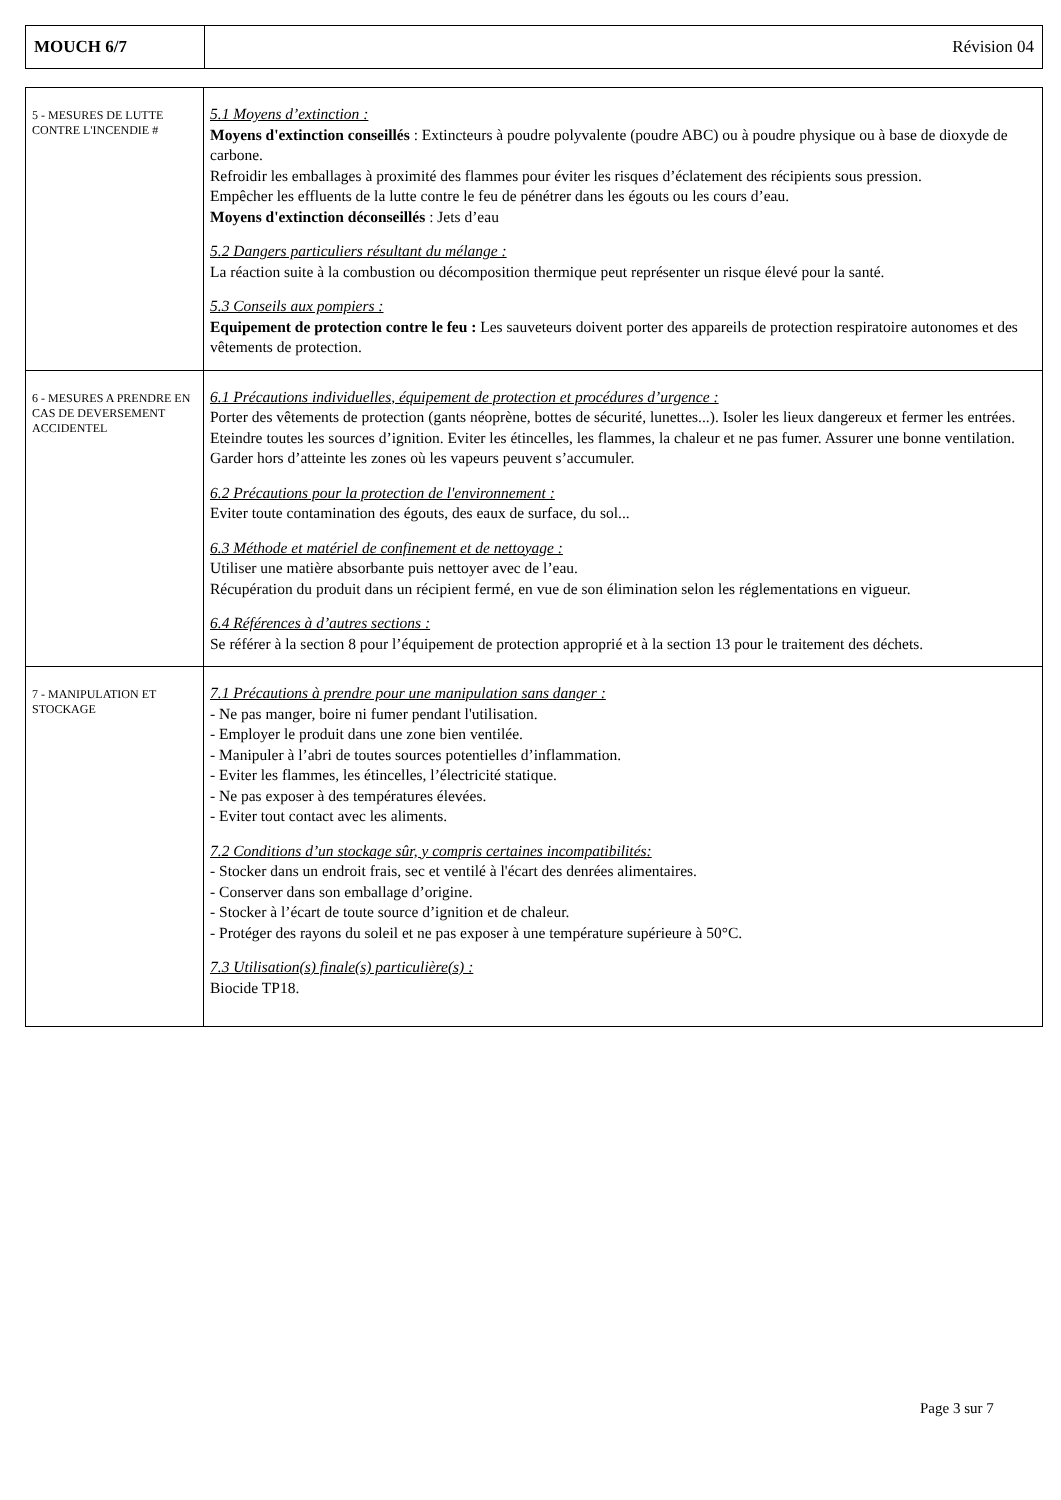| MOUCH 6/7 | Révision 04 |
| 5 - MESURES DE LUTTE CONTRE L'INCENDIE # | 5.1 Moyens d’extinction : Moyens d'extinction conseillés : Extincteurs à poudre polyvalente (poudre ABC) ou à poudre physique ou à base de dioxyde de carbone. Refroidir les emballages à proximité des flammes pour éviter les risques d’éclatement des récipients sous pression. Empêcher les effluents de la lutte contre le feu de pénétrer dans les égouts ou les cours d’eau. Moyens d'extinction déconseillés : Jets d’eau 5.2 Dangers particuliers résultant du mélange : La réaction suite à la combustion ou décomposition thermique peut représenter un risque élevé pour la santé. 5.3 Conseils aux pompiers : Equipement de protection contre le feu : Les sauveteurs doivent porter des appareils de protection respiratoire autonomes et des vêtements de protection. |
| 6 - MESURES A PRENDRE EN CAS DE DEVERSEMENT ACCIDENTEL | 6.1 Précautions individuelles, équipement de protection et procédures d’urgence : Porter des vêtements de protection (gants néoprène, bottes de sécurité, lunettes...). Isoler les lieux dangereux et fermer les entrées. Eteindre toutes les sources d’ignition. Eviter les étincelles, les flammes, la chaleur et ne pas fumer. Assurer une bonne ventilation. Garder hors d’atteinte les zones où les vapeurs peuvent s’accumuler. 6.2 Précautions pour la protection de l'environnement : Eviter toute contamination des égouts, des eaux de surface, du sol... 6.3 Méthode et matériel de confinement et de nettoyage : Utiliser une matière absorbante puis nettoyer avec de l’eau. Récupération du produit dans un récipient fermé, en vue de son élimination selon les réglementations en vigueur. 6.4 Références à d’autres sections : Se référer à la section 8 pour l’équipement de protection approprié et à la section 13 pour le traitement des déchets. |
| 7 - MANIPULATION ET STOCKAGE | 7.1 Précautions à prendre pour une manipulation sans danger : - Ne pas manger, boire ni fumer pendant l'utilisation. - Employer le produit dans une zone bien ventilée. - Manipuler à l’abri de toutes sources potentielles d’inflammation. - Eviter les flammes, les étincelles, l’électricité statique. - Ne pas exposer à des températures élevées. - Eviter tout contact avec les aliments. 7.2 Conditions d’un stockage sûr, y compris certaines incompatibilités: - Stocker dans un endroit frais, sec et ventilé à l'écart des denrées alimentaires. - Conserver dans son emballage d’origine. - Stocker à l’écart de toute source d’ignition et de chaleur. - Protéger des rayons du soleil et ne pas exposer à une température supérieure à 50°C. 7.3 Utilisation(s) finale(s) particulière(s) : Biocide TP18. |
Page 3 sur 7